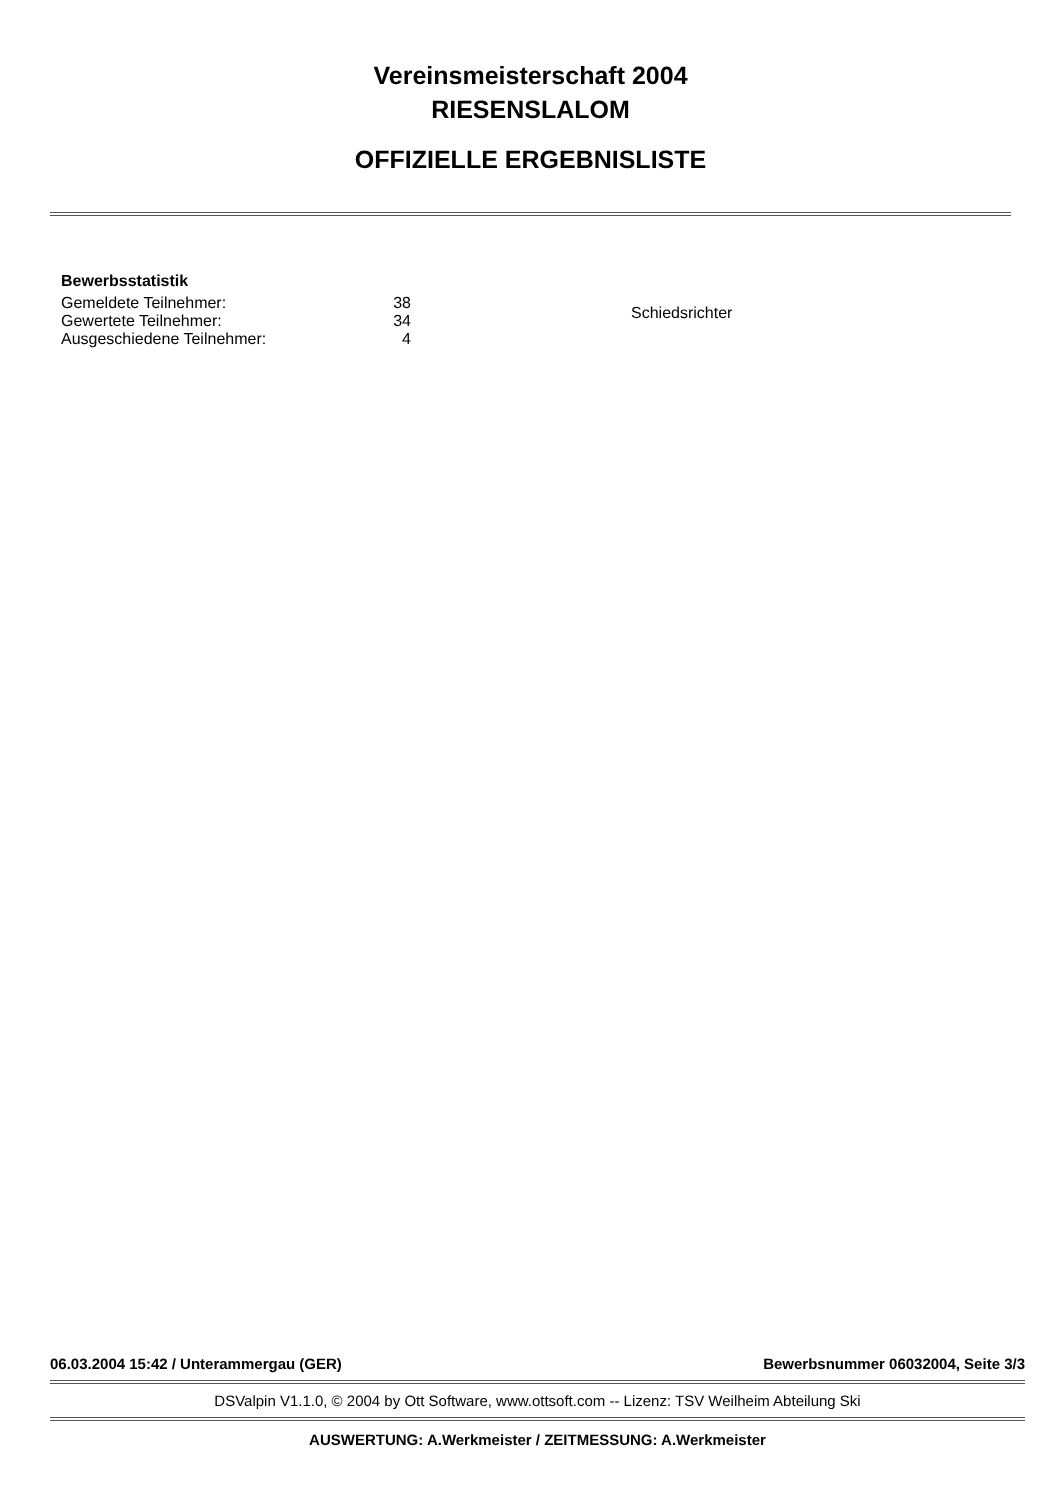Vereinsmeisterschaft 2004
RIESENSLALOM
OFFIZIELLE ERGEBNISLISTE
Bewerbsstatistik
| Gemeldete Teilnehmer: | 38 |
| Gewertete Teilnehmer: | 34 |
| Ausgeschiedene Teilnehmer: | 4 |
Schiedsrichter
06.03.2004 15:42 / Unterammergau (GER) Bewerbsnummer 06032004, Seite 3/3
DSValpin V1.1.0, © 2004 by Ott Software, www.ottsoft.com -- Lizenz: TSV Weilheim Abteilung Ski
AUSWERTUNG: A.Werkmeister / ZEITMESSUNG: A.Werkmeister